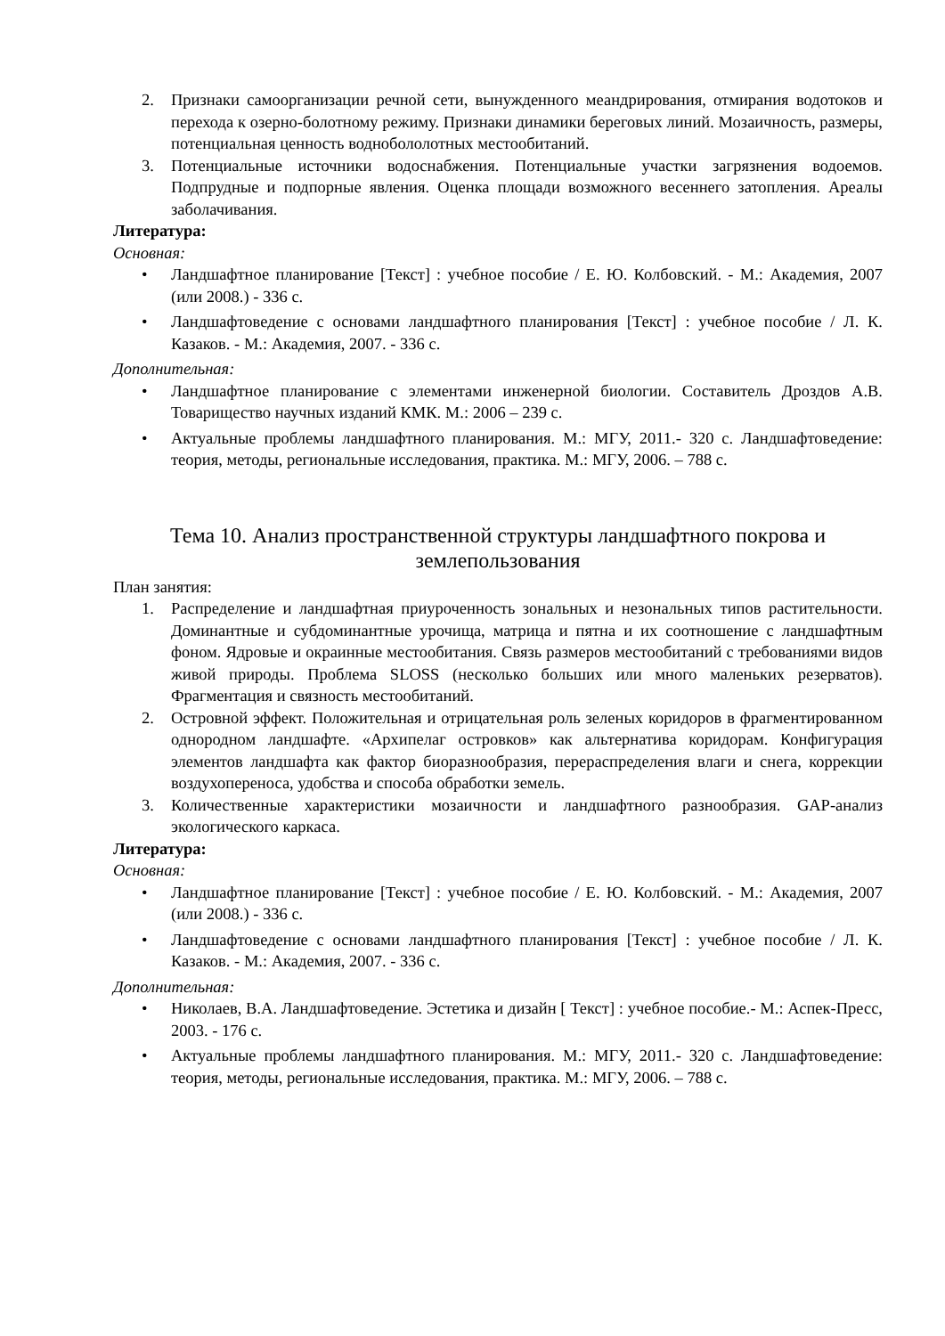2. Признаки самоорганизации речной сети, вынужденного меандрирования, отмирания водотоков и перехода к озерно-болотному режиму. Признаки динамики береговых линий. Мозаичность, размеры, потенциальная ценность воднобололотных местообитаний.
3. Потенциальные источники водоснабжения. Потенциальные участки загрязнения водоемов. Подпрудные и подпорные явления. Оценка площади возможного весеннего затопления. Ареалы заболачивания.
Литература:
Основная:
• Ландшафтное планирование [Текст] : учебное пособие / Е. Ю. Колбовский. - М.: Академия, 2007 (или 2008.) - 336 с.
• Ландшафтоведение с основами ландшафтного планирования [Текст] : учебное пособие / Л. К. Казаков. - М.: Академия, 2007. - 336 с.
Дополнительная:
• Ландшафтное планирование с элементами инженерной биологии. Составитель Дроздов А.В. Товарищество научных изданий КМК. М.: 2006 – 239 с.
• Актуальные проблемы ландшафтного планирования. М.: МГУ, 2011.- 320 с. Ландшафтоведение: теория, методы, региональные исследования, практика. М.: МГУ, 2006. – 788 с.
Тема 10. Анализ пространственной структуры ландшафтного покрова и землепользования
План занятия:
1. Распределение и ландшафтная приуроченность зональных и незональных типов растительности. Доминантные и субдоминантные урочища, матрица и пятна и их соотношение с ландшафтным фоном. Ядровые и окраинные местообитания. Связь размеров местообитаний с требованиями видов живой природы. Проблема SLOSS (несколько больших или много маленьких резерватов). Фрагментация и связность местообитаний.
2. Островной эффект. Положительная и отрицательная роль зеленых коридоров в фрагментированном однородном ландшафте. «Архипелаг островков» как альтернатива коридорам. Конфигурация элементов ландшафта как фактор биоразнообразия, перераспределения влаги и снега, коррекции воздухопереноса, удобства и способа обработки земель.
3. Количественные характеристики мозаичности и ландшафтного разнообразия. GAP-анализ экологического каркаса.
Литература:
Основная:
• Ландшафтное планирование [Текст] : учебное пособие / Е. Ю. Колбовский. - М.: Академия, 2007 (или 2008.) - 336 с.
• Ландшафтоведение с основами ландшафтного планирования [Текст] : учебное пособие / Л. К. Казаков. - М.: Академия, 2007. - 336 с.
Дополнительная:
• Николаев, В.А. Ландшафтоведение. Эстетика и дизайн [ Текст] : учебное пособие.- М.: Аспек-Пресс, 2003. - 176 с.
• Актуальные проблемы ландшафтного планирования. М.: МГУ, 2011.- 320 с. Ландшафтоведение: теория, методы, региональные исследования, практика. М.: МГУ, 2006. – 788 с.